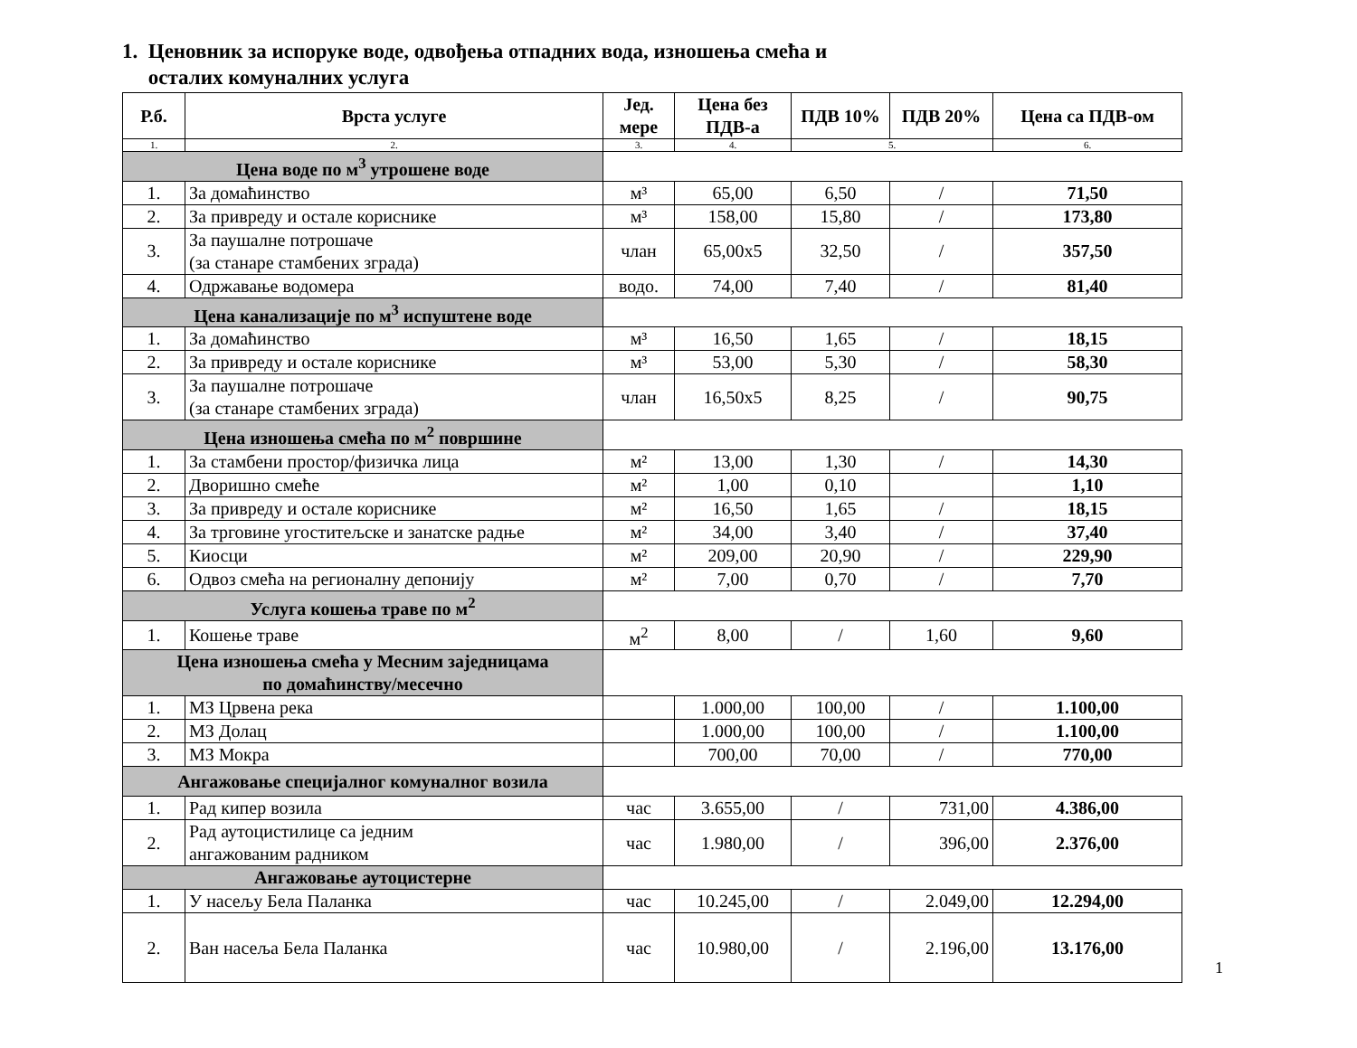1. Ценовник за испоруке воде, одвођења отпадних вода, изношења смећа и
осталих комуналних услуга
| Р.б. | Врста услуге | Јед. мере | Цена без ПДВ-а | ПДВ 10% | ПДВ 20% | Цена са ПДВ-ом |
| --- | --- | --- | --- | --- | --- | --- |
| 1. | 2. | 3. | 4. | 5. | | 6. |
| Цена воде по м<sup>3</sup> утрошене воде | | | | | | |
| 1. | За домаћинство | м³ | 65,00 | 6,50 | / | 71,50 |
| 2. | За привреду и остале кориснике | м³ | 158,00 | 15,80 | / | 173,80 |
| 3. | За паушалне потрошаче (за станаре стамбених зграда) | члан | 65,00x5 | 32,50 | / | 357,50 |
| 4. | Одржавање водомера | водо. | 74,00 | 7,40 | / | 81,40 |
| Цена канализације по м<sup>3</sup> испуштене воде | | | | | | |
| 1. | За домаћинство | м³ | 16,50 | 1,65 | / | 18,15 |
| 2. | За привреду и остале кориснике | м³ | 53,00 | 5,30 | / | 58,30 |
| 3. | За паушалне потрошаче (за станаре стамбених зграда) | члан | 16,50x5 | 8,25 | / | 90,75 |
| Цена изношења смећа по м<sup>2</sup> површине | | | | | | |
| 1. | За стамбени простор/физичка лица | м² | 13,00 | 1,30 | / | 14,30 |
| 2. | Дворишно смеће | м² | 1,00 | 0,10 | | 1,10 |
| 3. | За привреду и остале кориснике | м² | 16,50 | 1,65 | / | 18,15 |
| 4. | За трговине угоститељске и занатске радње | м² | 34,00 | 3,40 | / | 37,40 |
| 5. | Киосци | м² | 209,00 | 20,90 | / | 229,90 |
| 6. | Одвоз смећа на регионалну депонију | м² | 7,00 | 0,70 | / | 7,70 |
| Услуга кошења траве по м<sup>2</sup> | | | | | | |
| 1. | Кошење траве | м<sup>2</sup> | 8,00 | / | 1,60 | 9,60 |
| Цена изношења смећа у Месним заједницама по домаћинству/месечно | | | | | | |
| 1. | МЗ Црвена река | | 1.000,00 | 100,00 | / | 1.100,00 |
| 2. | МЗ Долац | | 1.000,00 | 100,00 | / | 1.100,00 |
| 3. | МЗ Мокра | | 700,00 | 70,00 | / | 770,00 |
| Ангажовање специјалног комуналног возила | | | | | | |
| 1. | Рад кипер возила | час | 3.655,00 | / | 731,00 | 4.386,00 |
| 2. | Рад аутоцистилице са једним ангажованим радником | час | 1.980,00 | / | 396,00 | 2.376,00 |
| Ангажовање аутоцистерне | | | | | | |
| 1. | У насељу Бела Паланка | час | 10.245,00 | / | 2.049,00 | 12.294,00 |
| 2. | Ван насеља Бела Паланка | час | 10.980,00 | / | 2.196,00 | 13.176,00 |
1